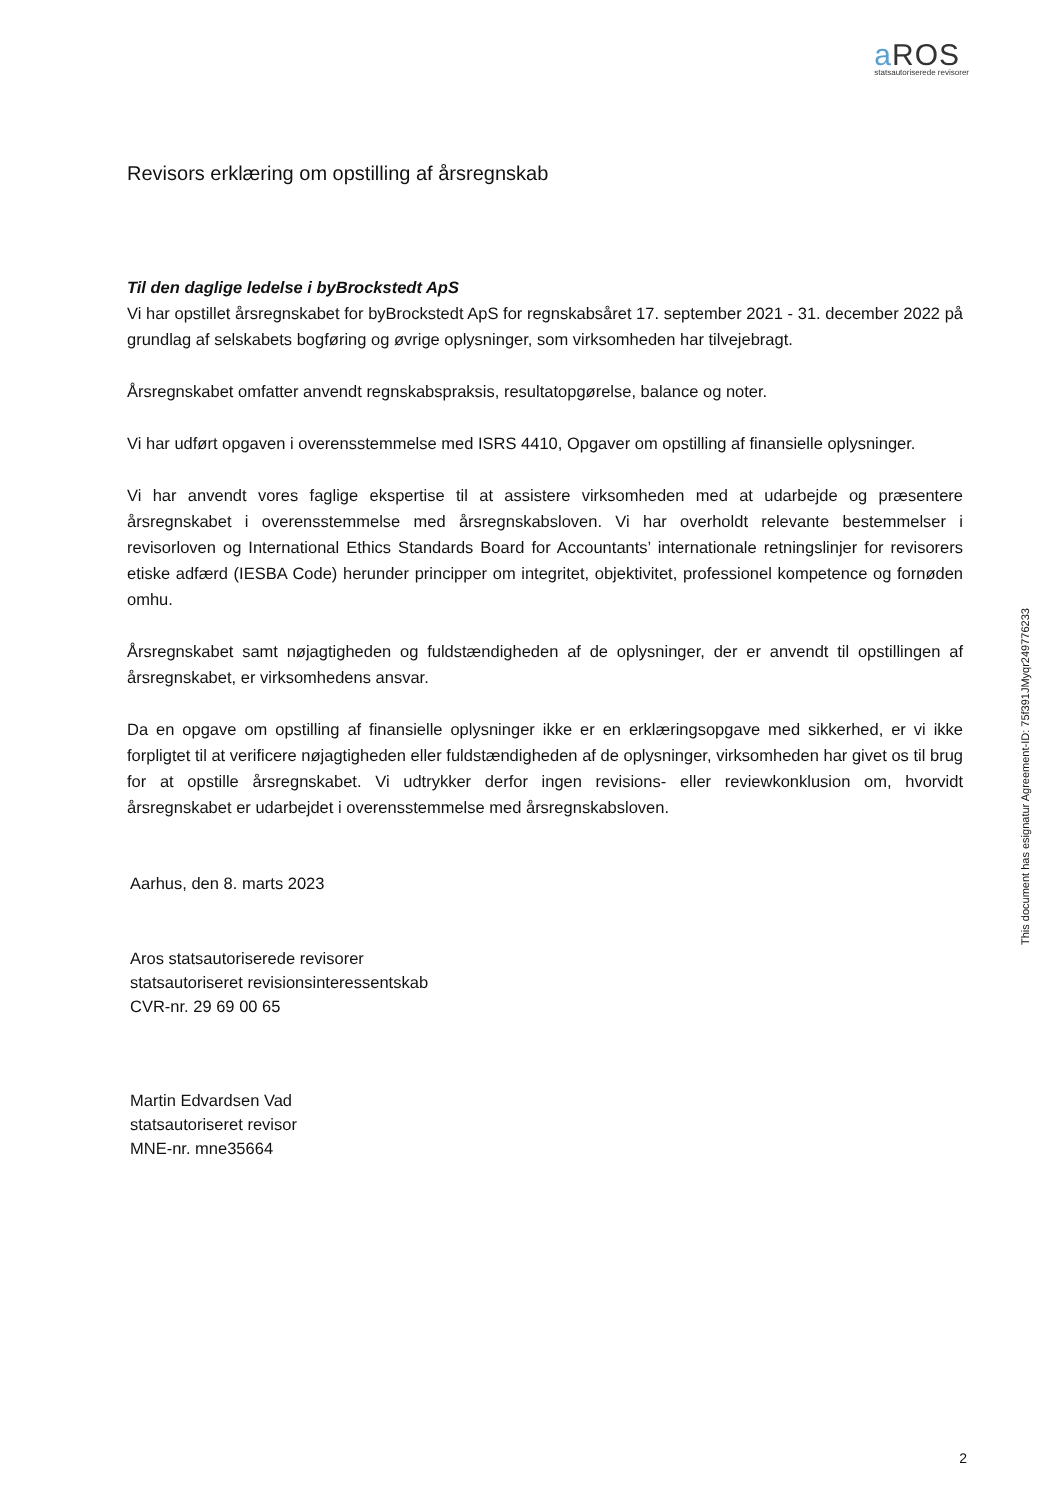a ROS
statsautoriserede revisorer
Revisors erklæring om opstilling af årsregnskab
Til den daglige ledelse i byBrockstedt ApS
Vi har opstillet årsregnskabet for byBrockstedt ApS for regnskabsåret 17. september 2021 - 31. december 2022 på grundlag af selskabets bogføring og øvrige oplysninger, som virksomheden har tilvejebragt.
Årsregnskabet omfatter anvendt regnskabspraksis, resultatopgørelse, balance og noter.
Vi har udført opgaven i overensstemmelse med ISRS 4410, Opgaver om opstilling af finansielle oplysninger.
Vi har anvendt vores faglige ekspertise til at assistere virksomheden med at udarbejde og præsentere årsregnskabet i overensstemmelse med årsregnskabsloven. Vi har overholdt relevante bestemmelser i revisorloven og International Ethics Standards Board for Accountants’ internationale retningslinjer for revisorers etiske adfærd (IESBA Code) herunder principper om integritet, objektivitet, professionel kompetence og fornøden omhu.
Årsregnskabet samt nøjagtigheden og fuldstændigheden af de oplysninger, der er anvendt til opstillingen af årsregnskabet, er virksomhedens ansvar.
Da en opgave om opstilling af finansielle oplysninger ikke er en erklæringsopgave med sikkerhed, er vi ikke forpligtet til at verificere nøjagtigheden eller fuldstændigheden af de oplysninger, virksomheden har givet os til brug for at opstille årsregnskabet. Vi udtrykker derfor ingen revisions- eller reviewkonklusion om, hvorvidt årsregnskabet er udarbejdet i overensstemmelse med årsregnskabsloven.
Aarhus, den 8. marts 2023
Aros statsautoriserede revisorer
statsautoriseret revisionsinteressentskab
CVR-nr. 29 69 00 65
Martin Edvardsen Vad
statsautoriseret revisor
MNE-nr. mne35664
This document has esignatur Agreement-ID: 75f391JMyqr249776233
2